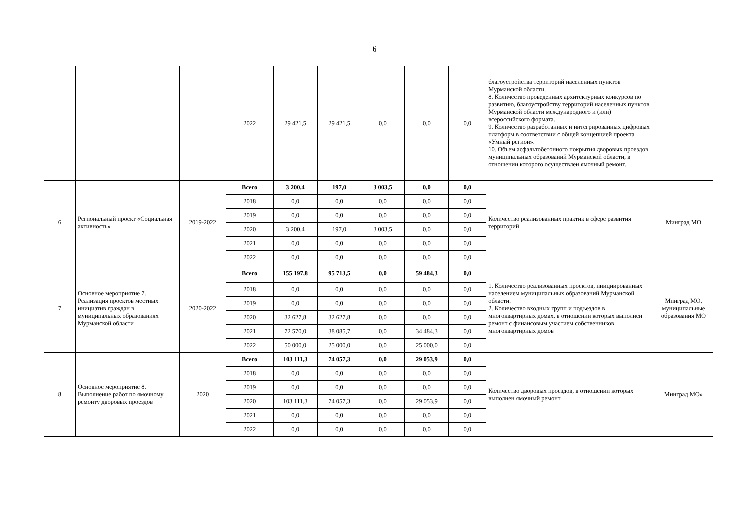6
| | | | 2022 | 29 421,5 | 29 421,5 | 0,0 | 0,0 | 0,0 | благоустройства территорий населенных пунктов Мурманской области. 8. Количество проведенных архитектурных конкурсов по развитию, благоустройству территорий населенных пунктов Мурманской области международного и (или) всероссийского формата. 9. Количество разработанных и интегрированных цифровых платформ в соответствии с общей концепцией проекта «Умный регион». 10. Объем асфальтобетонного покрытия дворовых проездов муниципальных образований Мурманской области, в отношении которого осуществлен ямочный ремонт. | |
| 6 | Региональный проект «Социальная активность» | 2019-2022 | Всего | 3 200,4 | 197,0 | 3 003,5 | 0,0 | 0,0 | Количество реализованных практик в сфере развития территорий | Минград МО |
| | | | 2018 | 0,0 | 0,0 | 0,0 | 0,0 | 0,0 | | |
| | | | 2019 | 0,0 | 0,0 | 0,0 | 0,0 | 0,0 | | |
| | | | 2020 | 3 200,4 | 197,0 | 3 003,5 | 0,0 | 0,0 | | |
| | | | 2021 | 0,0 | 0,0 | 0,0 | 0,0 | 0,0 | | |
| | | | 2022 | 0,0 | 0,0 | 0,0 | 0,0 | 0,0 | | |
| 7 | Основное мероприятие 7. Реализация проектов местных инициатив граждан в муниципальных образованиях Мурманской области | 2020-2022 | Всего | 155 197,8 | 95 713,5 | 0,0 | 59 484,3 | 0,0 | 1. Количество реализованных проектов, инициированных населением муниципальных образований Мурманской области. 2. Количество входных групп и подъездов в многоквартирных домах, в отношении которых выполнен ремонт с финансовым участием собственников многоквартирных домов | Минград МО, муниципальные образования МО |
| | | | 2018 | 0,0 | 0,0 | 0,0 | 0,0 | 0,0 | | |
| | | | 2019 | 0,0 | 0,0 | 0,0 | 0,0 | 0,0 | | |
| | | | 2020 | 32 627,8 | 32 627,8 | 0,0 | 0,0 | 0,0 | | |
| | | | 2021 | 72 570,0 | 38 085,7 | 0,0 | 34 484,3 | 0,0 | | |
| | | | 2022 | 50 000,0 | 25 000,0 | 0,0 | 25 000,0 | 0,0 | | |
| 8 | Основное мероприятие 8. Выполнение работ по ямочному ремонту дворовых проездов | 2020 | Всего | 103 111,3 | 74 057,3 | 0,0 | 29 053,9 | 0,0 | Количество дворовых проездов, в отношении которых выполнен ямочный ремонт | Минград МО» |
| | | | 2018 | 0,0 | 0,0 | 0,0 | 0,0 | 0,0 | | |
| | | | 2019 | 0,0 | 0,0 | 0,0 | 0,0 | 0,0 | | |
| | | | 2020 | 103 111,3 | 74 057,3 | 0,0 | 29 053,9 | 0,0 | | |
| | | | 2021 | 0,0 | 0,0 | 0,0 | 0,0 | 0,0 | | |
| | | | 2022 | 0,0 | 0,0 | 0,0 | 0,0 | 0,0 | | |